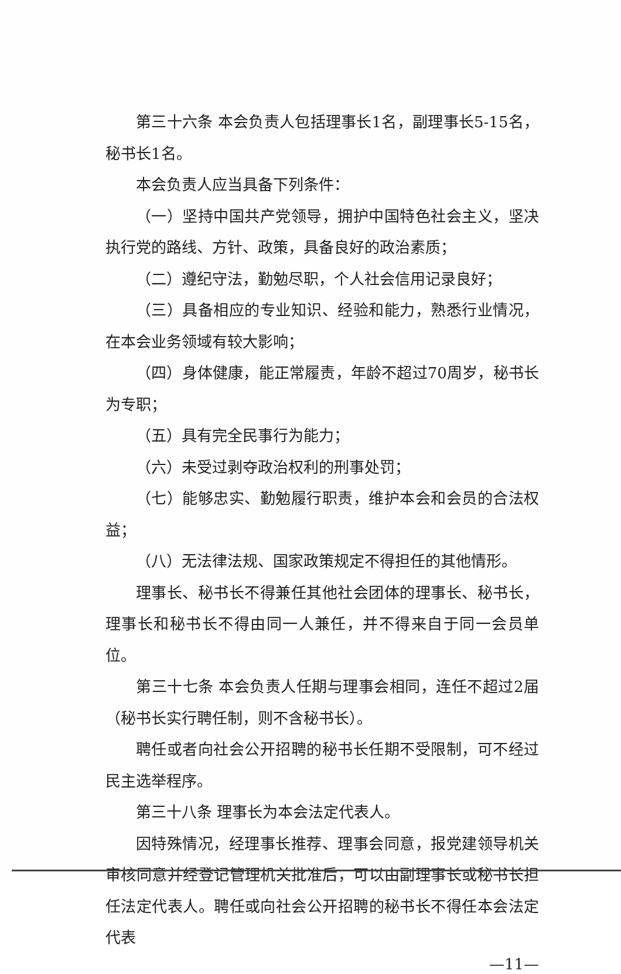第三十六条 本会负责人包括理事长1名，副理事长5-15名，秘书长1名。
本会负责人应当具备下列条件：
（一）坚持中国共产党领导，拥护中国特色社会主义，坚决执行党的路线、方针、政策，具备良好的政治素质；
（二）遵纪守法，勤勉尽职，个人社会信用记录良好；
（三）具备相应的专业知识、经验和能力，熟悉行业情况，在本会业务领域有较大影响；
（四）身体健康，能正常履责，年龄不超过70周岁，秘书长为专职；
（五）具有完全民事行为能力；
（六）未受过剥夺政治权利的刑事处罚；
（七）能够忠实、勤勉履行职责，维护本会和会员的合法权益；
（八）无法律法规、国家政策规定不得担任的其他情形。
理事长、秘书长不得兼任其他社会团体的理事长、秘书长，理事长和秘书长不得由同一人兼任，并不得来自于同一会员单位。
第三十七条 本会负责人任期与理事会相同，连任不超过2届（秘书长实行聘任制，则不含秘书长）。
聘任或者向社会公开招聘的秘书长任期不受限制，可不经过民主选举程序。
第三十八条 理事长为本会法定代表人。
因特殊情况，经理事长推荐、理事会同意，报党建领导机关审核同意并经登记管理机关批准后，可以由副理事长或秘书长担任法定代表人。聘任或向社会公开招聘的秘书长不得任本会法定代表
—11—